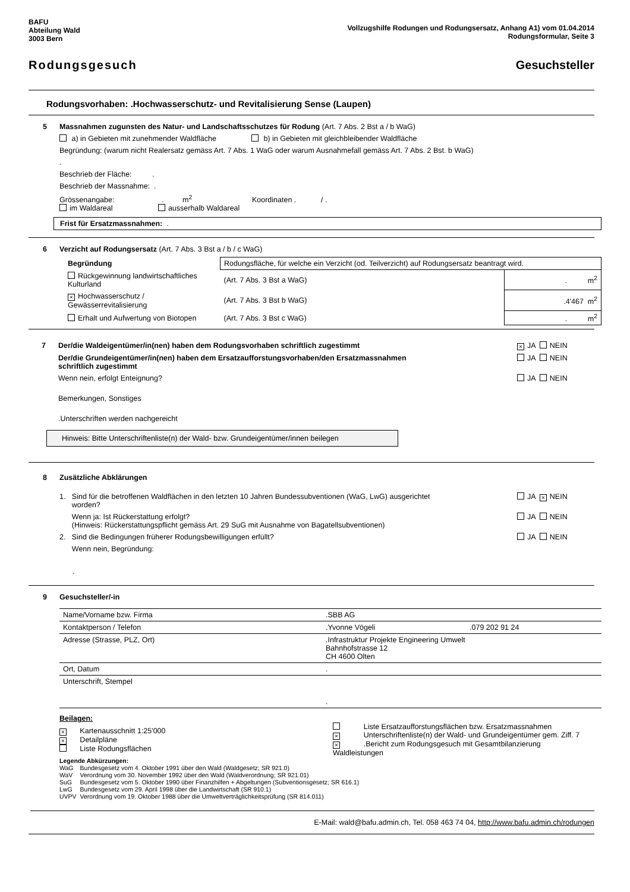BAFU
Abteilung Wald
3003 Bern
Vollzugshilfe Rodungen und Rodungsersatz, Anhang A1) vom 01.04.2014
Rodungsformular, Seite 3
Rodungsgesuch Gesuchsteller
Rodungsvorhaben: .Hochwasserschutz- und Revitalisierung Sense (Laupen)
5 Massnahmen zugunsten des Natur- und Landschaftsschutzes für Rodung (Art. 7 Abs. 2 Bst a / b WaG)
a) in Gebieten mit zunehmender Waldfläche b) in Gebieten mit gleichbleibender Waldfläche
Begründung: (warum nicht Realersatz gemäss Art. 7 Abs. 1 WaG oder warum Ausnahmefall gemäss Art. 7 Abs. 2 Bst. b WaG)
.
Beschrieb der Fläche: .
Beschrieb der Massnahme: .
Grössenangabe: . m<sup>2</sup> Koordinaten . / .
im Waldareal ausserhalb Waldareal
Frist für Ersatzmassnahmen: .
6 Verzicht auf Rodungsersatz (Art. 7 Abs. 3 Bst a / b / c WaG)
| Begründung | Rodungsfläche, für welche ein Verzicht (od. Teilverzicht) auf Rodungsersatz beantragt wird. | |
| Rückgewinnung landwirtschaftliches Kulturland | (Art. 7 Abs. 3 Bst a WaG) | . m<sup>2</sup> |
| × Hochwasserschutz / Gewässerrevitalisierung | (Art. 7 Abs. 3 Bst b WaG) | .4'467 m<sup>2</sup> |
| Erhalt und Aufwertung von Biotopen | (Art. 7 Abs. 3 Bst c WaG) | . m<sup>2</sup> |
7 Der/die Waldeigentümer/in(nen) haben dem Rodungsvorhaben schriftlich zugestimmt
× JA NEIN
Der/die Grundeigentümer/in(nen) haben dem Ersatzaufforstungsvorhaben/den Ersatzmassnahmen
schriftlich zugestimmt
JA NEIN
Wenn nein, erfolgt Enteignung? JA NEIN
Bemerkungen, Sonstiges
.Unterschriften werden nachgereicht
Hinweis: Bitte Unterschriftenliste(n) der Wald- bzw. Grundeigentümer/innen beilegen
8 Zusätzliche Abklärungen
1. Sind für die betroffenen Waldflächen in den letzten 10 Jahren Bundessubventionen (WaG, LwG) ausgerichtet
worden?
JA × NEIN
Wenn ja: Ist Rückerstattung erfolgt?
(Hinweis: Rückerstattungspflicht gemäss Art. 29 SuG mit Ausnahme von Bagatellsubventionen)
JA NEIN
2. Sind die Bedingungen früherer Rodungsbewilligungen erfüllt?
JA NEIN
Wenn nein, Begründung:
.
9 Gesuchsteller/-in
| Name/Vorname bzw. Firma | .SBB AG | |
| Kontaktperson / Telefon | .Yvonne Vögeli | .079 202 91 24 |
| Adresse (Strasse, PLZ, Ort) | .Infrastruktur Projekte Engineering Umwelt Bahnhofstrasse 12 CH 4600 Olten | |
| Ort, Datum | . | |
| Unterschrift, Stempel | . | |
Beilagen:
| × Kartenausschnitt 1:25'000 × Detailpläne Liste Rodungsflächen | Liste Ersatzaufforstungsflächen bzw. Ersatzmassnahmen × Unterschriftenliste(n) der Wald- und Grundeigentümer gem. Ziff. 7 × .Bericht zum Rodungsgesuch mit Gesamtbilanzierung Waldleistungen |
Legende Abkürzungen:
| WaG | Bundesgesetz vom 4. Oktober 1991 über den Wald (Waldgesetz; SR 921.0) |
| WaV | Verordnung vom 30. November 1992 über den Wald (Waldverordnung; SR 921.01) |
| SuG | Bundesgesetz vom 5. Oktober 1990 über Finanzhilfen + Abgeltungen (Subventionsgesetz; SR 616.1) |
| LwG | Bundesgesetz vom 29. April 1998 über die Landwirtschaft (SR 910.1) |
| UVPV | Verordnung vom 19. Oktober 1988 über die Umweltverträglichkeitsprüfung (SR 814.011) |
E-Mail: wald@bafu.admin.ch, Tel. 058 463 74 04, http://www.bafu.admin.ch/rodungen